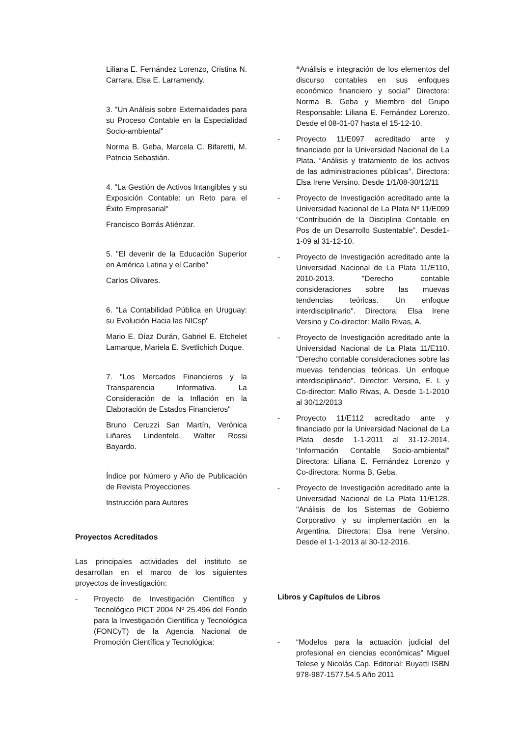Liliana E. Fernández Lorenzo, Cristina N. Carrara, Elsa E. Larramendy.
3. "Un Análisis sobre Externalidades para su Proceso Contable en la Especialidad Socio-ambiental"
Norma B. Geba, Marcela C. Bifaretti, M. Patricia Sebastián.
4. "La Gestión de Activos Intangibles y su Exposición Contable: un Reto para el Éxito Empresarial"
Francisco Borrás Atiénzar.
5. "El devenir de la Educación Superior en América Latina y el Caribe"
Carlos Olivares.
6. "La Contabilidad Pública en Uruguay: su Evolución Hacia las NICsp"
Mario E. Díaz Durán, Gabriel E. Etchelet Lamarque, Mariela E. Svetlichich Duque.
7. "Los Mercados Financieros y la Transparencia Informativa. La Consideración de la Inflación en la Elaboración de Estados Financieros"
Bruno Ceruzzi San Martín, Verónica Liñares Lindenfeld, Walter Rossi Bayardo.
Índice por Número y Año de Publicación de Revista Proyecciones
Instrucción para Autores
Proyectos Acreditados
Las principales actividades del instituto se desarrollan en el marco de los siguientes proyectos de investigación:
- Proyecto de Investigación Científico y Tecnológico PICT 2004 Nº 25.496 del Fondo para la Investigación Científica y Tecnológica (FONCyT) de la Agencia Nacional de Promoción Científica y Tecnológica:
“Análisis e integración de los elementos del discurso contables en sus enfoques económico financiero y social” Directora: Norma B. Geba y Miembro del Grupo Responsable: Liliana E. Fernández Lorenzo. Desde el 08-01-07 hasta el 15-12-10.
- Proyecto 11/E097 acreditado ante y financiado por la Universidad Nacional de La Plata. “Análisis y tratamiento de los activos de las administraciones públicas”. Directora: Elsa Irene Versino. Desde 1/1/08-30/12/11
- Proyecto de Investigación acreditado ante la Universidad Nacional de La Plata Nº 11/E099 “Contribución de la Disciplina Contable en Pos de un Desarrollo Sustentable”. Desde1-1-09 al 31-12-10.
- Proyecto de Investigación acreditado ante la Universidad Nacional de La Plata 11/E110, 2010-2013. "Derecho contable consideraciones sobre las muevas tendencias teóricas. Un enfoque interdisciplinario". Directora: Elsa Irene Versino y Co-director: Mallo Rivas, A.
- Proyecto de Investigación acreditado ante la Universidad Nacional de La Plata 11/E110. "Derecho contable consideraciones sobre las muevas tendencias teóricas. Un enfoque interdisciplinario". Director: Versino, E. I. y Co-director: Mallo Rivas, A. Desde 1-1-2010 al 30/12/2013
- Proyecto 11/E112 acreditado ante y financiado por la Universidad Nacional de La Plata desde 1-1-2011 al 31-12-2014. “Información Contable Socio-ambiental” Directora: Liliana E. Fernández Lorenzo y Co-directora: Norma B. Geba.
- Proyecto de Investigación acreditado ante la Universidad Nacional de La Plata 11/E128. "Análisis de los Sistemas de Gobierno Corporativo y su implementación en la Argentina. Directora: Elsa Irene Versino. Desde el 1-1-2013 al 30-12-2016.
Libros y Capítulos de Libros
- “Modelos para la actuación judicial del profesional en ciencias económicas” Miguel Telese y Nicolás Cap. Editorial: Buyatti ISBN 978-987-1577.54.5 Año 2011